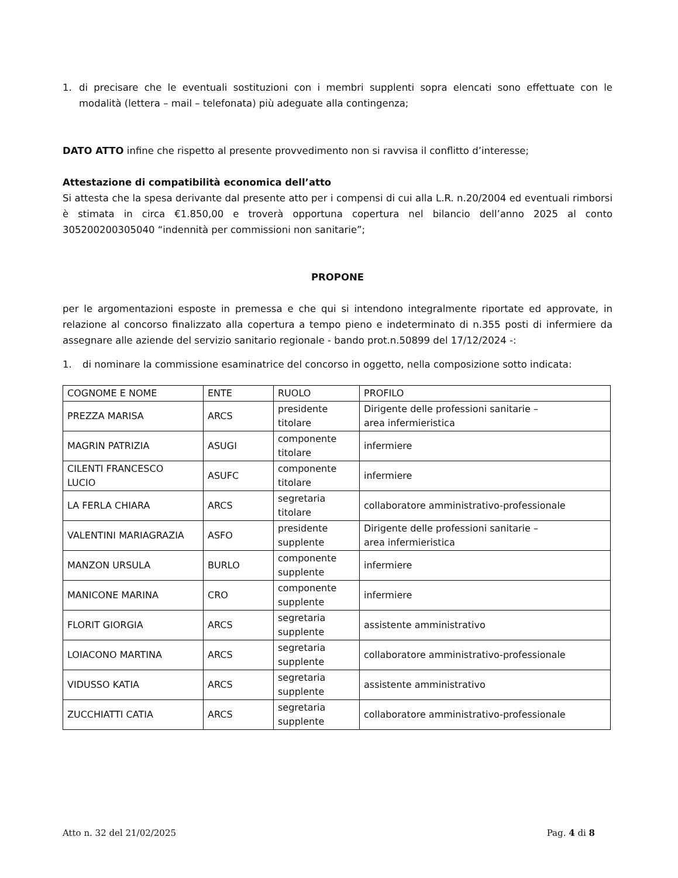1. di precisare che le eventuali sostituzioni con i membri supplenti sopra elencati sono effettuate con le modalità (lettera – mail – telefonata) più adeguate alla contingenza;
DATO ATTO infine che rispetto al presente provvedimento non si ravvisa il conflitto d’interesse;
Attestazione di compatibilità economica dell’atto
Si attesta che la spesa derivante dal presente atto per i compensi di cui alla L.R. n.20/2004 ed eventuali rimborsi è stimata in circa €1.850,00 e troverà opportuna copertura nel bilancio dell’anno 2025 al conto 305200200305040 “indennità per commissioni non sanitarie”;
PROPONE
per le argomentazioni esposte in premessa e che qui si intendono integralmente riportate ed approvate, in relazione al concorso finalizzato alla copertura a tempo pieno e indeterminato di n.355 posti di infermiere da assegnare alle aziende del servizio sanitario regionale - bando prot.n.50899 del 17/12/2024 -:
1. di nominare la commissione esaminatrice del concorso in oggetto, nella composizione sotto indicata:
| COGNOME E NOME | ENTE | RUOLO | PROFILO |
| PREZZA MARISA | ARCS | presidente titolare | Dirigente delle professioni sanitarie – area infermieristica |
| MAGRIN PATRIZIA | ASUGI | componente titolare | infermiere |
| CILENTI FRANCESCO LUCIO | ASUFC | componente titolare | infermiere |
| LA FERLA CHIARA | ARCS | segretaria titolare | collaboratore amministrativo-professionale |
| VALENTINI MARIAGRAZIA | ASFO | presidente supplente | Dirigente delle professioni sanitarie – area infermieristica |
| MANZON URSULA | BURLO | componente supplente | infermiere |
| MANICONE MARINA | CRO | componente supplente | infermiere |
| FLORIT GIORGIA | ARCS | segretaria supplente | assistente amministrativo |
| LOIACONO MARTINA | ARCS | segretaria supplente | collaboratore amministrativo-professionale |
| VIDUSSO KATIA | ARCS | segretaria supplente | assistente amministrativo |
| ZUCCHIATTI CATIA | ARCS | segretaria supplente | collaboratore amministrativo-professionale |
Atto n. 32 del 21/02/2025 Pag. 4 di 8